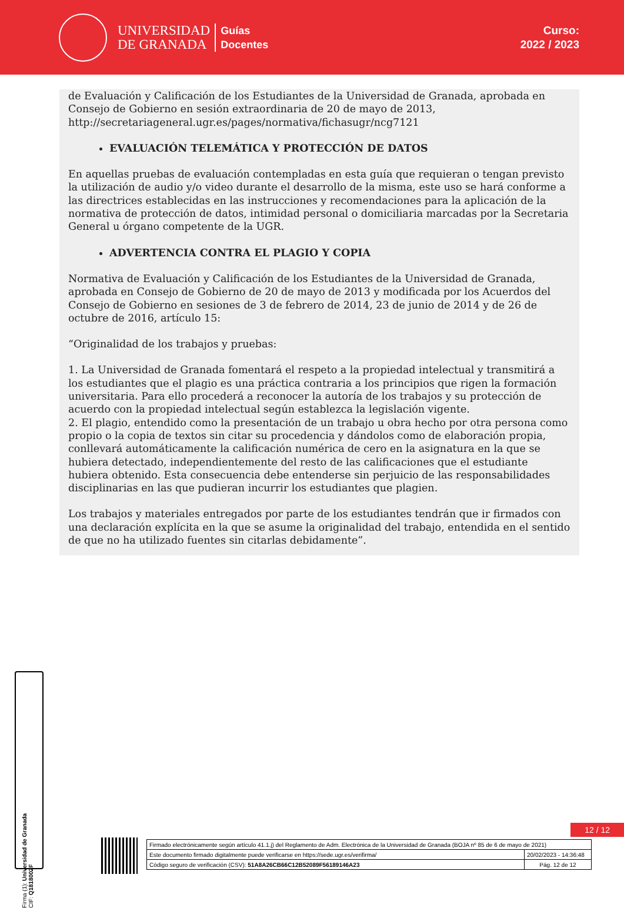UNIVERSIDAD
DE GRANADA
Guías
Docentes
Curso:
2022 / 2023
de Evaluación y Calificación de los Estudiantes de la Universidad de Granada, aprobada en Consejo de Gobierno en sesión extraordinaria de 20 de mayo de 2013, http://secretariageneral.ugr.es/pages/normativa/fichasugr/ncg7121
EVALUACIÓN TELEMÁTICA Y PROTECCIÓN DE DATOS
En aquellas pruebas de evaluación contempladas en esta guía que requieran o tengan previsto la utilización de audio y/o video durante el desarrollo de la misma, este uso se hará conforme a las directrices establecidas en las instrucciones y recomendaciones para la aplicación de la normativa de protección de datos, intimidad personal o domiciliaria marcadas por la Secretaria General u órgano competente de la UGR.
ADVERTENCIA CONTRA EL PLAGIO Y COPIA
Normativa de Evaluación y Calificación de los Estudiantes de la Universidad de Granada, aprobada en Consejo de Gobierno de 20 de mayo de 2013 y modificada por los Acuerdos del Consejo de Gobierno en sesiones de 3 de febrero de 2014, 23 de junio de 2014 y de 26 de octubre de 2016, artículo 15:
“Originalidad de los trabajos y pruebas:
1. La Universidad de Granada fomentará el respeto a la propiedad intelectual y transmitirá a los estudiantes que el plagio es una práctica contraria a los principios que rigen la formación universitaria. Para ello procederá a reconocer la autoría de los trabajos y su protección de acuerdo con la propiedad intelectual según establezca la legislación vigente.
2. El plagio, entendido como la presentación de un trabajo u obra hecho por otra persona como propio o la copia de textos sin citar su procedencia y dándolos como de elaboración propia, conllevará automáticamente la calificación numérica de cero en la asignatura en la que se hubiera detectado, independientemente del resto de las calificaciones que el estudiante hubiera obtenido. Esta consecuencia debe entenderse sin perjuicio de las responsabilidades disciplinarias en las que pudieran incurrir los estudiantes que plagien.
Los trabajos y materiales entregados por parte de los estudiantes tendrán que ir firmados con una declaración explícita en la que se asume la originalidad del trabajo, entendida en el sentido de que no ha utilizado fuentes sin citarlas debidamente”.
Firma (1): Universidad de Granada
CIF: Q1818002F
12 / 12
| Firmado electrónicamente según artículo 41.1.j) del Reglamento de Adm. Electrónica de la Universidad de Granada (BOJA nº 85 de 6 de mayo de 2021) | |
| Este documento firmado digitalmente puede verificarse en https://sede.ugr.es/verifirma/ | 20/02/2023 - 14:36:48 |
| Código seguro de verificación (CSV): 51A8A26CB66C12B52089F56189146A23 | Pág. 12 de 12 |